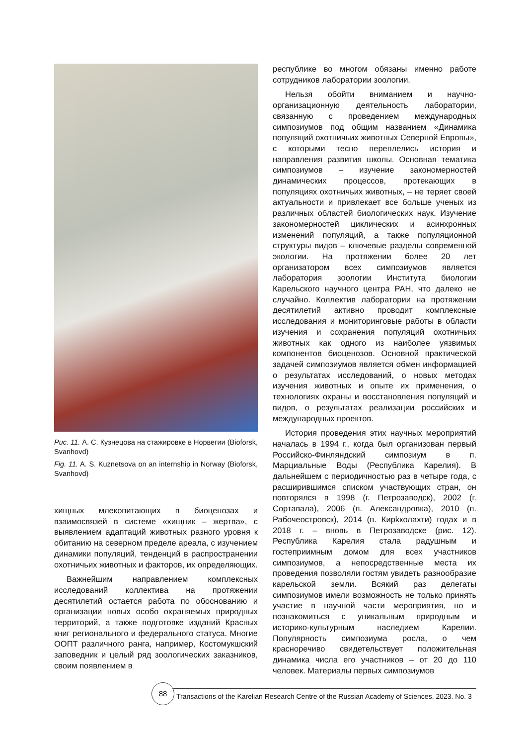Рис. 11. А. С. Кузнецова на стажировке в Норвегии (Bioforsk, Svanhovd)
Fig. 11. A. S. Kuznetsova on an internship in Norway (Bioforsk, Svanhovd)
хищных млекопитающих в биоценозах и взаимосвязей в системе «хищник – жертва», с выявлением адаптаций животных разного уровня к обитанию на северном пределе ареала, с изучением динамики популяций, тенденций в распространении охотничьих животных и факторов, их определяющих.
Важнейшим направлением комплексных исследований коллектива на протяжении десятилетий остается работа по обоснованию и организации новых особо охраняемых природных территорий, а также подготовке изданий Красных книг регионального и федерального статуса. Многие ООПТ различного ранга, например, Костомукшский заповедник и целый ряд зоологических заказников, своим появлением в
республике во многом обязаны именно работе сотрудников лаборатории зоологии.
Нельзя обойти вниманием и научно-организационную деятельность лаборатории, связанную с проведением международных симпозиумов под общим названием «Динамика популяций охотничьих животных Северной Европы», с которыми тесно переплелись история и направления развития школы. Основная тематика симпозиумов – изучение закономерностей динамических процессов, протекающих в популяциях охотничьих животных, – не теряет своей актуальности и привлекает все больше ученых из различных областей биологических наук. Изучение закономерностей циклических и асинхронных изменений популяций, а также популяционной структуры видов – ключевые разделы современной экологии. На протяжении более 20 лет организатором всех симпозиумов является лаборатория зоологии Института биологии Карельского научного центра РАН, что далеко не случайно. Коллектив лаборатории на протяжении десятилетий активно проводит комплексные исследования и мониторинговые работы в области изучения и сохранения популяций охотничьих животных как одного из наиболее уязвимых компонентов биоценозов. Основной практической задачей симпозиумов является обмен информацией о результатах исследований, о новых методах изучения животных и опыте их применения, о технологиях охраны и восстановления популяций и видов, о результатах реализации российских и международных проектов.
История проведения этих научных мероприятий началась в 1994 г., когда был организован первый Российско-Финляндский симпозиум в п. Марциальные Воды (Республика Карелия). В дальнейшем с периодичностью раз в четыре года, с расширившимся списком участвующих стран, он повторялся в 1998 (г. Петрозаводск), 2002 (г. Сортавала), 2006 (п. Александровка), 2010 (п. Рабочеостровск), 2014 (п. Кирkколахти) годах и в 2018 г. – вновь в Петрозаводске (рис. 12). Республика Карелия стала радушным и гостеприимным домом для всех участников симпозиумов, а непосредственные места их проведения позволяли гостям увидеть разнообразие карельской земли. Всякий раз делегаты симпозиумов имели возможность не только принять участие в научной части мероприятия, но и познакомиться с уникальным природным и историко-культурным наследием Карелии. Популярность симпозиума росла, о чем красноречиво свидетельствует положительная динамика числа его участников – от 20 до 110 человек. Материалы первых симпозиумов
88
Transactions of the Karelian Research Centre of the Russian Academy of Sciences. 2023. No. 3